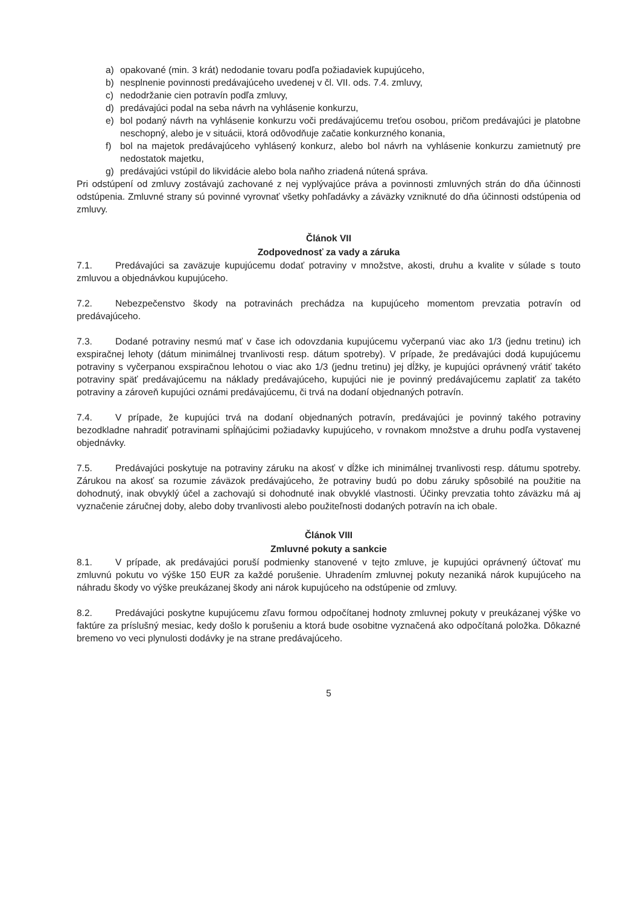a) opakované (min. 3 krát) nedodanie tovaru podľa požiadaviek kupujúceho,
b) nesplnenie povinnosti predávajúceho uvedenej v čl. VII. ods. 7.4. zmluvy,
c) nedodržanie cien potravín podľa zmluvy,
d) predávajúci podal na seba návrh na vyhlásenie konkurzu,
e) bol podaný návrh na vyhlásenie konkurzu voči predávajúcemu treťou osobou, pričom predávajúci je platobne neschopný, alebo je v situácii, ktorá odôvodňuje začatie konkurzného konania,
f) bol na majetok predávajúceho vyhlásený konkurz, alebo bol návrh na vyhlásenie konkurzu zamietnutý pre nedostatok majetku,
g) predávajúci vstúpil do likvidácie alebo bola naňho zriadená nútená správa.
Pri odstúpení od zmluvy zostávajú zachované z nej vyplývajúce práva a povinnosti zmluvných strán do dňa účinnosti odstúpenia. Zmluvné strany sú povinné vyrovnať všetky pohľadávky a záväzky vzniknuté do dňa účinnosti odstúpenia od zmluvy.
Článok VII
Zodpovednosť za vady a záruka
7.1. Predávajúci sa zaväzuje kupujúcemu dodať potraviny v množstve, akosti, druhu a kvalite v súlade s touto zmluvou a objednávkou kupujúceho.
7.2. Nebezpečenstvo škody na potravinách prechádza na kupujúceho momentom prevzatia potravín od predávajúceho.
7.3. Dodané potraviny nesmú mať v čase ich odovzdania kupujúcemu vyčerpanú viac ako 1/3 (jednu tretinu) ich exspiračnej lehoty (dátum minimálnej trvanlivosti resp. dátum spotreby). V prípade, že predávajúci dodá kupujúcemu potraviny s vyčerpanou exspiračnou lehotou o viac ako 1/3 (jednu tretinu) jej dĺžky, je kupujúci oprávnený vrátiť takéto potraviny späť predávajúcemu na náklady predávajúceho, kupujúci nie je povinný predávajúcemu zaplatiť za takéto potraviny a zároveň kupujúci oznámi predávajúcemu, či trvá na dodaní objednaných potravín.
7.4. V prípade, že kupujúci trvá na dodaní objednaných potravín, predávajúci je povinný takého potraviny bezodkladne nahradiť potravinami spĺňajúcimi požiadavky kupujúceho, v rovnakom množstve a druhu podľa vystavenej objednávky.
7.5. Predávajúci poskytuje na potraviny záruku na akosť v dĺžke ich minimálnej trvanlivosti resp. dátumu spotreby. Zárukou na akosť sa rozumie záväzok predávajúceho, že potraviny budú po dobu záruky spôsobilé na použitie na dohodnutý, inak obvyklý účel a zachovajú si dohodnuté inak obvyklé vlastnosti. Účinky prevzatia tohto záväzku má aj vyznačenie záručnej doby, alebo doby trvanlivosti alebo použiteľnosti dodaných potravín na ich obale.
Článok VIII
Zmluvné pokuty a sankcie
8.1. V prípade, ak predávajúci poruší podmienky stanovené v tejto zmluve, je kupujúci oprávnený účtovať mu zmluvnú pokutu vo výške 150 EUR za každé porušenie. Uhradením zmluvnej pokuty nezaniká nárok kupujúceho na náhradu škody vo výške preukázanej škody ani nárok kupujúceho na odstúpenie od zmluvy.
8.2. Predávajúci poskytne kupujúcemu zľavu formou odpočítanej hodnoty zmluvnej pokuty v preukázanej výške vo faktúre za príslušný mesiac, kedy došlo k porušeniu a ktorá bude osobitne vyznačená ako odpočítaná položka. Dôkazné bremeno vo veci plynulosti dodávky je na strane predávajúceho.
5